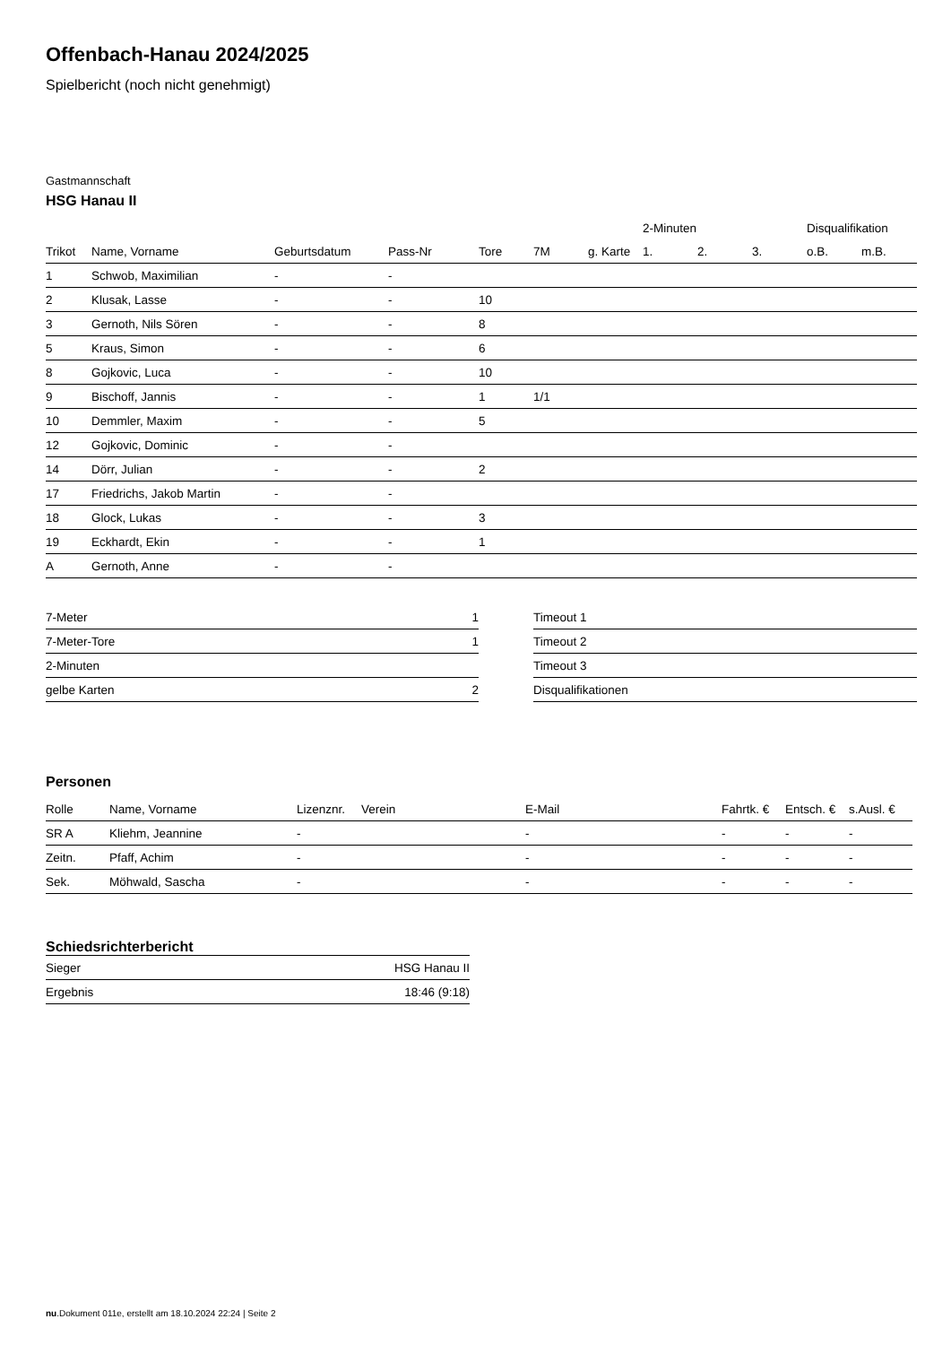Offenbach-Hanau 2024/2025
Spielbericht (noch nicht genehmigt)
Gastmannschaft
HSG Hanau II
| | | | | | | | 2-Minuten | | | Disqualifikation | |
| --- | --- | --- | --- | --- | --- | --- | --- | --- | --- | --- | --- |
| Trikot | Name, Vorname | Geburtsdatum | Pass-Nr | Tore | 7M | g. Karte | 1. | 2. | 3. | o.B. | m.B. |
| 1 | Schwob, Maximilian | - | - | | | | | | | | |
| 2 | Klusak, Lasse | - | - | 10 | | | | | | | |
| 3 | Gernoth, Nils Sören | - | - | 8 | | | | | | | |
| 5 | Kraus, Simon | - | - | 6 | | | | | | | |
| 8 | Gojkovic, Luca | - | - | 10 | | | | | | | |
| 9 | Bischoff, Jannis | - | - | 1 | 1/1 | | | | | | |
| 10 | Demmler, Maxim | - | - | 5 | | | | | | | |
| 12 | Gojkovic, Dominic | - | - | | | | | | | | |
| 14 | Dörr, Julian | - | - | 2 | | | | | | | |
| 17 | Friedrichs, Jakob Martin | - | - | | | | | | | | |
| 18 | Glock, Lukas | - | - | 3 | | | | | | | |
| 19 | Eckhardt, Ekin | - | - | 1 | | | | | | | |
| A | Gernoth, Anne | - | - | | | | | | | | |
| 7-Meter | 1 |
| 7-Meter-Tore | 1 |
| 2-Minuten | |
| gelbe Karten | 2 |
| Timeout 1 |
| Timeout 2 |
| Timeout 3 |
| Disqualifikationen |
Personen
| Rolle | Name, Vorname | Lizenznr. | Verein | E-Mail | Fahrtk. € | Entsch. € | s.Ausl. € |
| --- | --- | --- | --- | --- | --- | --- | --- |
| SR A | Kliehm, Jeannine | - | | - | - | - | - |
| Zeitn. | Pfaff, Achim | - | | - | - | - | - |
| Sek. | Möhwald, Sascha | - | | - | - | - | - |
Schiedsrichterbericht
| Sieger | HSG Hanau II |
| Ergebnis | 18:46 (9:18) |
nu.Dokument 011e, erstellt am 18.10.2024 22:24 | Seite 2